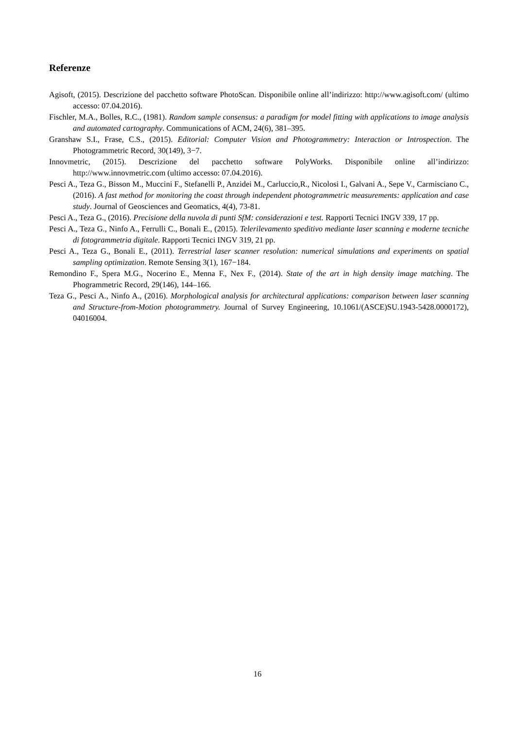Referenze
Agisoft, (2015). Descrizione del pacchetto software PhotoScan. Disponibile online all’indirizzo: http://www.agisoft.com/ (ultimo accesso: 07.04.2016).
Fischler, M.A., Bolles, R.C., (1981). Random sample consensus: a paradigm for model fitting with applications to image analysis and automated cartography. Communications of ACM, 24(6), 381–395.
Granshaw S.I., Frase, C.S., (2015). Editorial: Computer Vision and Photogrammetry: Interaction or Introspection. The Photogrammetric Record, 30(149), 3−7.
Innovmetric, (2015). Descrizione del pacchetto software PolyWorks. Disponibile online all’indirizzo: http://www.innovmetric.com (ultimo accesso: 07.04.2016).
Pesci A., Teza G., Bisson M., Muccini F., Stefanelli P., Anzidei M., Carluccio,R., Nicolosi I., Galvani A., Sepe V., Carmisciano C., (2016). A fast method for monitoring the coast through independent photogrammetric measurements: application and case study. Journal of Geosciences and Geomatics, 4(4), 73-81.
Pesci A., Teza G., (2016). Precisione della nuvola di punti SfM: considerazioni e test. Rapporti Tecnici INGV 339, 17 pp.
Pesci A., Teza G., Ninfo A., Ferrulli C., Bonali E., (2015). Telerilevamento speditivo mediante laser scanning e moderne tecniche di fotogrammetria digitale. Rapporti Tecnici INGV 319, 21 pp.
Pesci A., Teza G., Bonali E., (2011). Terrestrial laser scanner resolution: numerical simulations and experiments on spatial sampling optimization. Remote Sensing 3(1), 167−184.
Remondino F., Spera M.G., Nocerino E., Menna F., Nex F., (2014). State of the art in high density image matching. The Phogrammetric Record, 29(146), 144–166.
Teza G., Pesci A., Ninfo A., (2016). Morphological analysis for architectural applications: comparison between laser scanning and Structure-from-Motion photogrammetry. Journal of Survey Engineering, 10.1061/(ASCE)SU.1943-5428.0000172), 04016004.
16